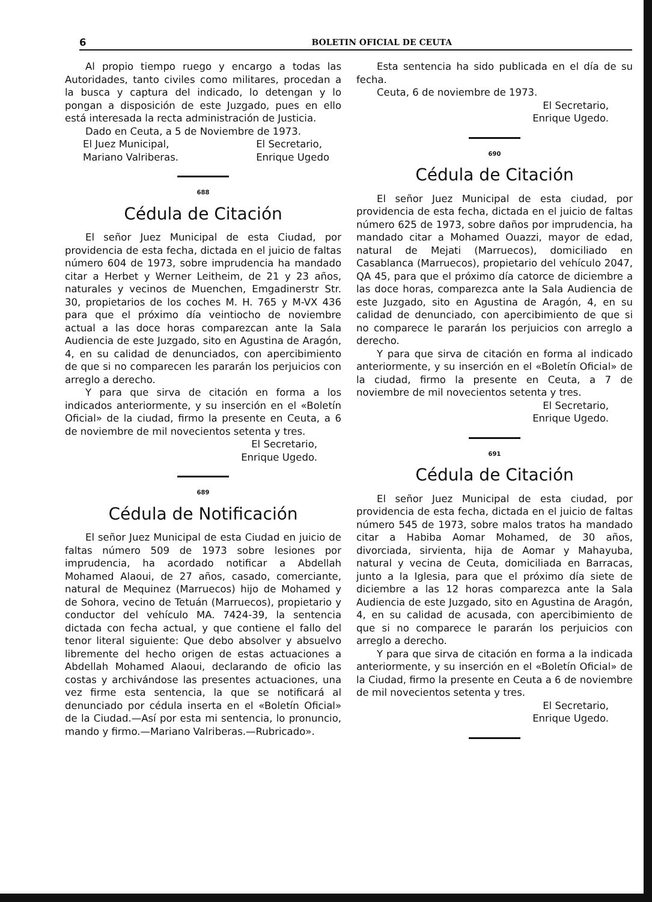6 BOLETIN OFICIAL DE CEUTA
Al propio tiempo ruego y encargo a todas las Autoridades, tanto civiles como militares, procedan a la busca y captura del indicado, lo detengan y lo pongan a disposición de este Juzgado, pues en ello está interesada la recta administración de Justicia.
Dado en Ceuta, a 5 de Noviembre de 1973.
El Juez Municipal,
Mariano Valriberas. El Secretario,
Enrique Ugedo
688
Cédula de Citación
El señor Juez Municipal de esta Ciudad, por providencia de esta fecha, dictada en el juicio de faltas número 604 de 1973, sobre imprudencia ha mandado citar a Herbet y Werner Leitheim, de 21 y 23 años, naturales y vecinos de Muenchen, Emgadinerstr Str. 30, propietarios de los coches M. H. 765 y M-VX 436 para que el próximo día veintiocho de noviembre actual a las doce horas comparezcan ante la Sala Audiencia de este Juzgado, sito en Agustina de Aragón, 4, en su calidad de denunciados, con apercibimiento de que si no comparecen les pararán los perjuicios con arreglo a derecho.
Y para que sirva de citación en forma a los indicados anteriormente, y su inserción en el «Boletín Oficial» de la ciudad, firmo la presente en Ceuta, a 6 de noviembre de mil novecientos setenta y tres.
El Secretario,
Enrique Ugedo.
689
Cédula de Notificación
El señor Juez Municipal de esta Ciudad en juicio de faltas número 509 de 1973 sobre lesiones por imprudencia, ha acordado notificar a Abdellah Mohamed Alaoui, de 27 años, casado, comerciante, natural de Mequinez (Marruecos) hijo de Mohamed y de Sohora, vecino de Tetuán (Marruecos), propietario y conductor del vehículo MA. 7424-39, la sentencia dictada con fecha actual, y que contiene el fallo del tenor literal siguiente: Que debo absolver y absuelvo libremente del hecho origen de estas actuaciones a Abdellah Mohamed Alaoui, declarando de oficio las costas y archivándose las presentes actuaciones, una vez firme esta sentencia, la que se notificará al denunciado por cédula inserta en el «Boletín Oficial» de la Ciudad.—Así por esta mi sentencia, lo pronuncio, mando y firmo.—Mariano Valriberas.—Rubricado».
Esta sentencia ha sido publicada en el día de su fecha.
Ceuta, 6 de noviembre de 1973.
El Secretario,
Enrique Ugedo.
690
Cédula de Citación
El señor Juez Municipal de esta ciudad, por providencia de esta fecha, dictada en el juicio de faltas número 625 de 1973, sobre daños por imprudencia, ha mandado citar a Mohamed Ouazzi, mayor de edad, natural de Mejati (Marruecos), domiciliado en Casablanca (Marruecos), propietario del vehículo 2047, QA 45, para que el próximo día catorce de diciembre a las doce horas, comparezca ante la Sala Audiencia de este Juzgado, sito en Agustina de Aragón, 4, en su calidad de denunciado, con apercibimiento de que si no comparece le pararán los perjuicios con arreglo a derecho.
Y para que sirva de citación en forma al indicado anteriormente, y su inserción en el «Boletín Oficial» de la ciudad, firmo la presente en Ceuta, a 7 de noviembre de mil novecientos setenta y tres.
El Secretario,
Enrique Ugedo.
691
Cédula de Citación
El señor Juez Municipal de esta ciudad, por providencia de esta fecha, dictada en el juicio de faltas número 545 de 1973, sobre malos tratos ha mandado citar a Habiba Aomar Mohamed, de 30 años, divorciada, sirvienta, hija de Aomar y Mahayuba, natural y vecina de Ceuta, domiciliada en Barracas, junto a la Iglesia, para que el próximo día siete de diciembre a las 12 horas comparezca ante la Sala Audiencia de este Juzgado, sito en Agustina de Aragón, 4, en su calidad de acusada, con apercibimiento de que si no comparece le pararán los perjuicios con arreglo a derecho.
Y para que sirva de citación en forma a la indicada anteriormente, y su inserción en el «Boletín Oficial» de la Ciudad, firmo la presente en Ceuta a 6 de noviembre de mil novecientos setenta y tres.
El Secretario,
Enrique Ugedo.